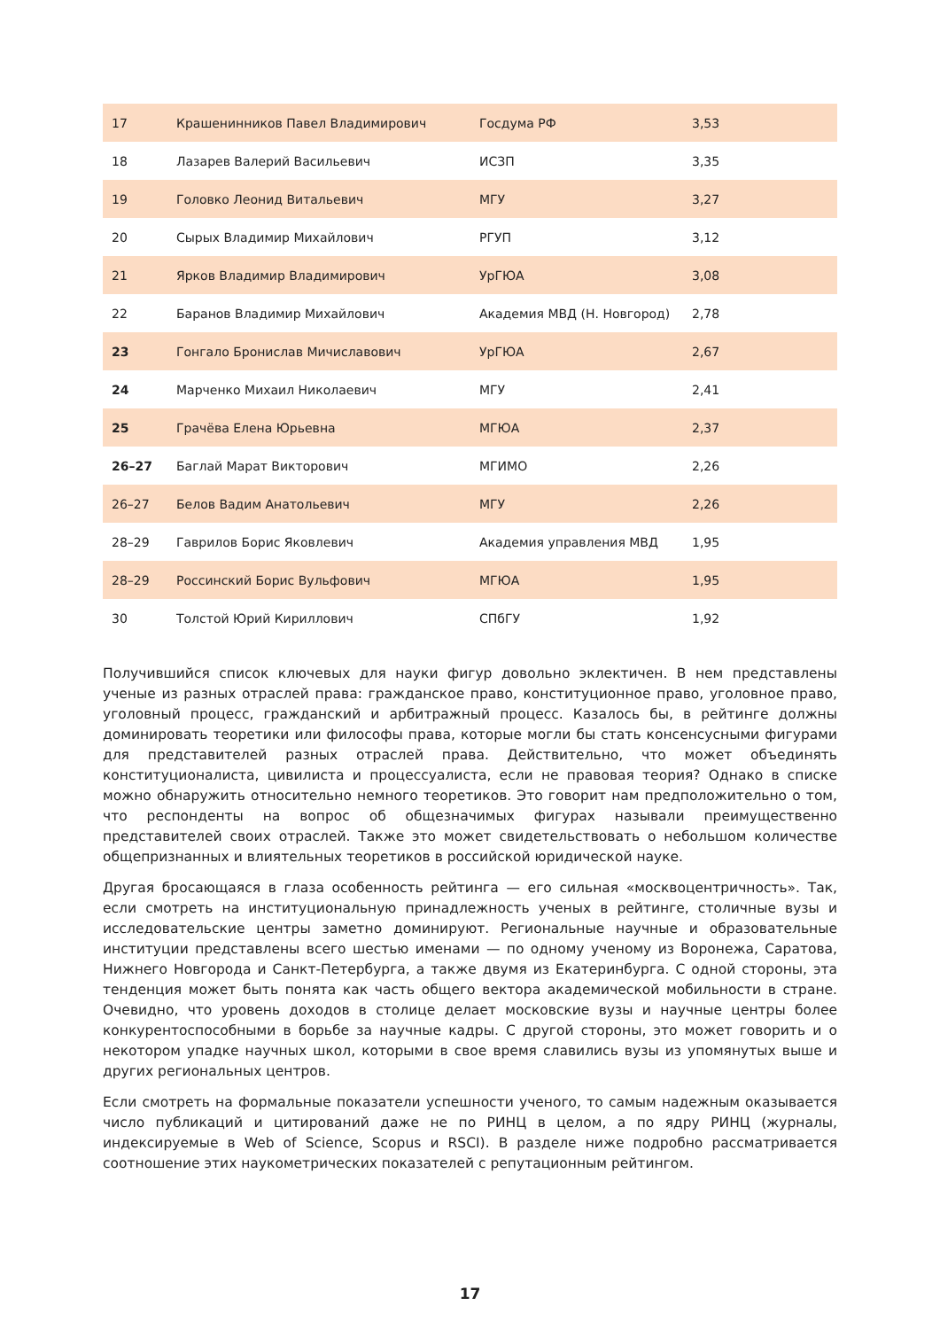| 17 | Крашенинников Павел Владимирович | Госдума РФ | 3,53 |
| 18 | Лазарев Валерий Васильевич | ИСЗП | 3,35 |
| 19 | Головко Леонид Витальевич | МГУ | 3,27 |
| 20 | Сырых Владимир Михайлович | РГУП | 3,12 |
| 21 | Ярков Владимир Владимирович | УрГЮА | 3,08 |
| 22 | Баранов Владимир Михайлович | Академия МВД (Н. Новгород) | 2,78 |
| 23 | Гонгало Бронислав Мичиславович | УрГЮА | 2,67 |
| 24 | Марченко Михаил Николаевич | МГУ | 2,41 |
| 25 | Грачёва Елена Юрьевна | МГЮА | 2,37 |
| 26–27 | Баглай Марат Викторович | МГИМО | 2,26 |
| 26–27 | Белов Вадим Анатольевич | МГУ | 2,26 |
| 28–29 | Гаврилов Борис Яковлевич | Академия управления МВД | 1,95 |
| 28–29 | Россинский Борис Вульфович | МГЮА | 1,95 |
| 30 | Толстой Юрий Кириллович | СПбГУ | 1,92 |
Получившийся список ключевых для науки фигур довольно эклектичен. В нем представлены ученые из разных отраслей права: гражданское право, конституционное право, уголовное право, уголовный процесс, гражданский и арбитражный процесс. Казалось бы, в рейтинге должны доминировать теоретики или философы права, которые могли бы стать консенсусными фигурами для представителей разных отраслей права. Действительно, что может объединять конституционалиста, цивилиста и процессуалиста, если не правовая теория? Однако в списке можно обнаружить относительно немного теоретиков. Это говорит нам предположительно о том, что респонденты на вопрос об общезначимых фигурах называли преимущественно представителей своих отраслей. Также это может свидетельствовать о небольшом количестве общепризнанных и влиятельных теоретиков в российской юридической науке.
Другая бросающаяся в глаза особенность рейтинга — его сильная «москвоцентричность». Так, если смотреть на институциональную принадлежность ученых в рейтинге, столичные вузы и исследовательские центры заметно доминируют. Региональные научные и образовательные институции представлены всего шестью именами — по одному ученому из Воронежа, Саратова, Нижнего Новгорода и Санкт-Петербурга, а также двумя из Екатеринбурга. С одной стороны, эта тенденция может быть понята как часть общего вектора академической мобильности в стране. Очевидно, что уровень доходов в столице делает московские вузы и научные центры более конкурентоспособными в борьбе за научные кадры. С другой стороны, это может говорить и о некотором упадке научных школ, которыми в свое время славились вузы из упомянутых выше и других региональных центров.
Если смотреть на формальные показатели успешности ученого, то самым надежным оказывается число публикаций и цитирований даже не по РИНЦ в целом, а по ядру РИНЦ (журналы, индексируемые в Web of Science, Scopus и RSCI). В разделе ниже подробно рассматривается соотношение этих наукометрических показателей с репутационным рейтингом.
17